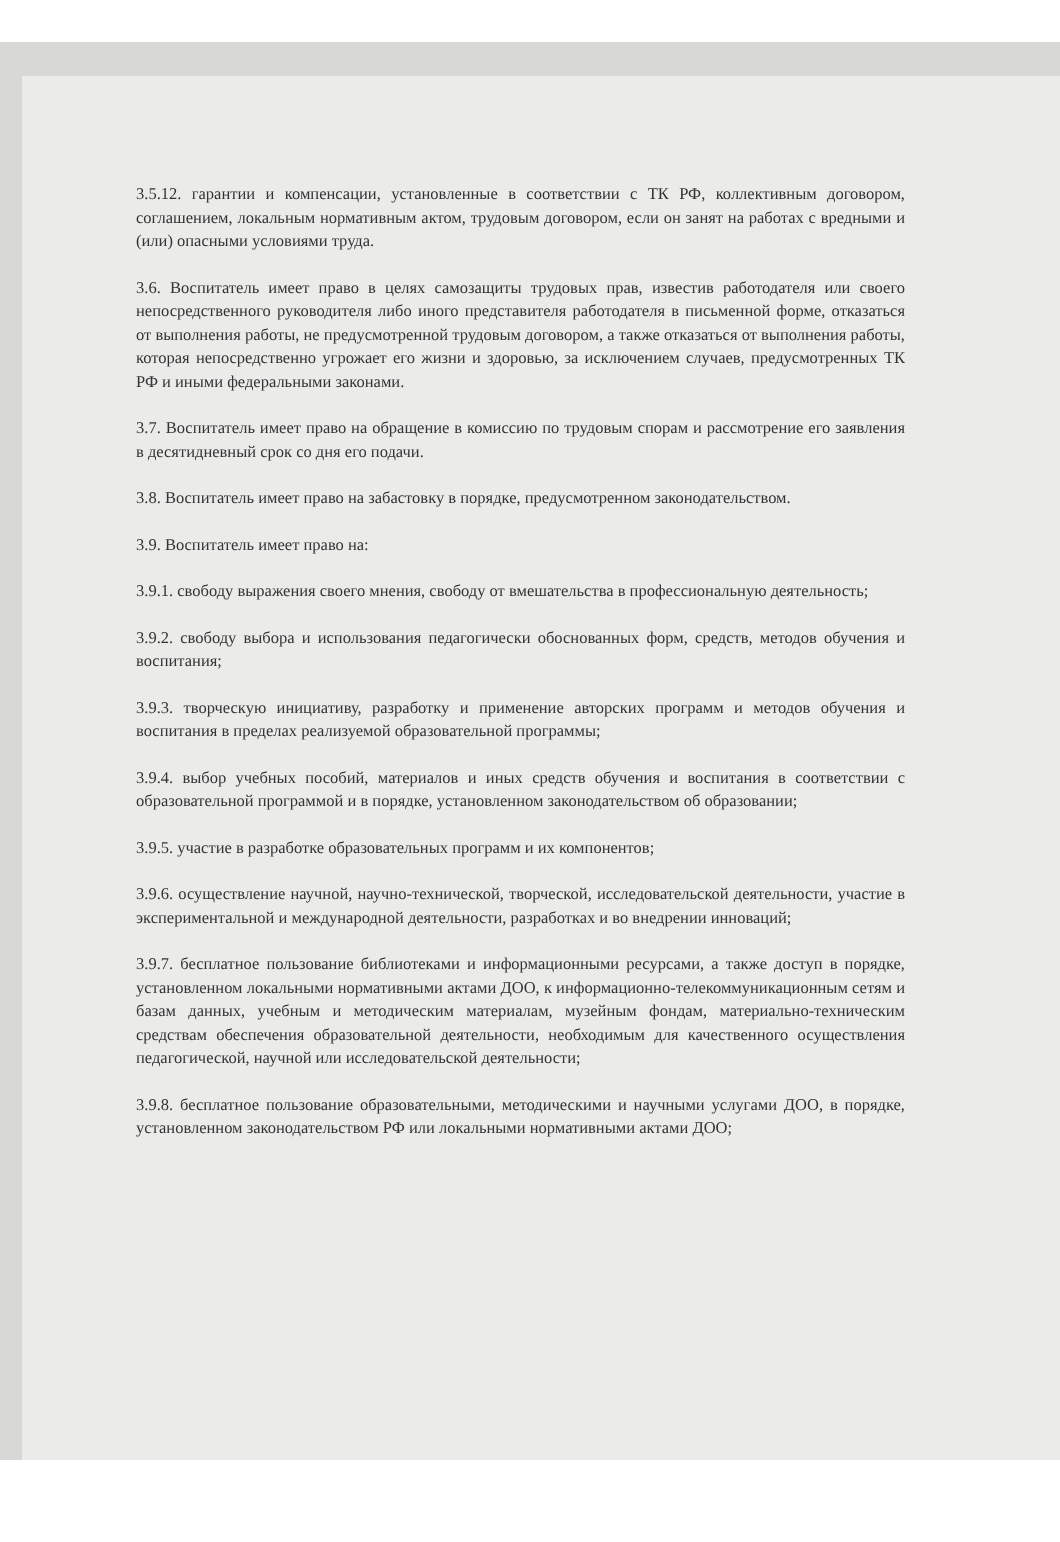3.5.12. гарантии и компенсации, установленные в соответствии с ТК РФ, коллективным договором, соглашением, локальным нормативным актом, трудовым договором, если он занят на работах с вредными и (или) опасными условиями труда.
3.6. Воспитатель имеет право в целях самозащиты трудовых прав, известив работодателя или своего непосредственного руководителя либо иного представителя работодателя в письменной форме, отказаться от выполнения работы, не предусмотренной трудовым договором, а также отказаться от выполнения работы, которая непосредственно угрожает его жизни и здоровью, за исключением случаев, предусмотренных ТК РФ и иными федеральными законами.
3.7. Воспитатель имеет право на обращение в комиссию по трудовым спорам и рассмотрение его заявления в десятидневный срок со дня его подачи.
3.8. Воспитатель имеет право на забастовку в порядке, предусмотренном законодательством.
3.9. Воспитатель имеет право на:
3.9.1. свободу выражения своего мнения, свободу от вмешательства в профессиональную деятельность;
3.9.2. свободу выбора и использования педагогически обоснованных форм, средств, методов обучения и воспитания;
3.9.3. творческую инициативу, разработку и применение авторских программ и методов обучения и воспитания в пределах реализуемой образовательной программы;
3.9.4. выбор учебных пособий, материалов и иных средств обучения и воспитания в соответствии с образовательной программой и в порядке, установленном законодательством об образовании;
3.9.5. участие в разработке образовательных программ и их компонентов;
3.9.6. осуществление научной, научно-технической, творческой, исследовательской деятельности, участие в экспериментальной и международной деятельности, разработках и во внедрении инноваций;
3.9.7. бесплатное пользование библиотеками и информационными ресурсами, а также доступ в порядке, установленном локальными нормативными актами ДОО, к информационно-телекоммуникационным сетям и базам данных, учебным и методическим материалам, музейным фондам, материально-техническим средствам обеспечения образовательной деятельности, необходимым для качественного осуществления педагогической, научной или исследовательской деятельности;
3.9.8. бесплатное пользование образовательными, методическими и научными услугами ДОО, в порядке, установленном законодательством РФ или локальными нормативными актами ДОО;